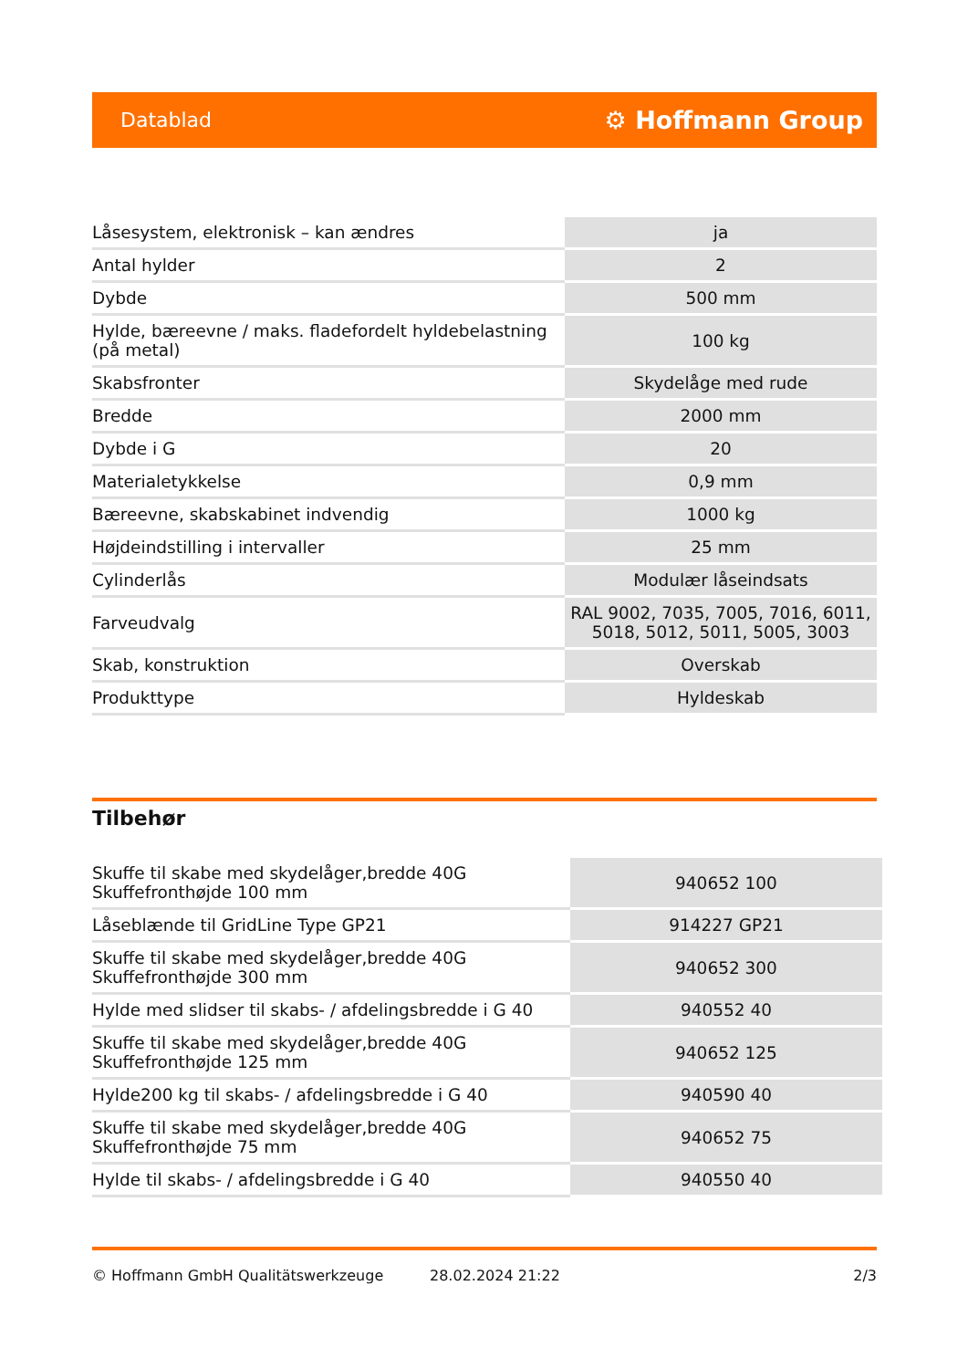Datablad ⚙ Hoffmann Group
| Låsesystem, elektronisk – kan ændres | ja |
| Antal hylder | 2 |
| Dybde | 500 mm |
| Hylde, bæreevne / maks. fladefordelt hyldebelastning (på metal) | 100 kg |
| Skabsfronter | Skydelåge med rude |
| Bredde | 2000 mm |
| Dybde i G | 20 |
| Materialetykkelse | 0,9 mm |
| Bæreevne, skabskabinet indvendig | 1000 kg |
| Højdeindstilling i intervaller | 25 mm |
| Cylinderlås | Modulær låseindsats |
| Farveudvalg | RAL 9002, 7035, 7005, 7016, 6011, 5018, 5012, 5011, 5005, 3003 |
| Skab, konstruktion | Overskab |
| Produkttype | Hyldeskab |
Tilbehør
| Skuffe til skabe med skydelåger,bredde 40G Skuffefronthøjde 100 mm | 940652 100 |
| Låseblænde til GridLine Type GP21 | 914227 GP21 |
| Skuffe til skabe med skydelåger,bredde 40G Skuffefronthøjde 300 mm | 940652 300 |
| Hylde med slidser til skabs- / afdelingsbredde i G 40 | 940552 40 |
| Skuffe til skabe med skydelåger,bredde 40G Skuffefronthøjde 125 mm | 940652 125 |
| Hylde200 kg til skabs- / afdelingsbredde i G 40 | 940590 40 |
| Skuffe til skabe med skydelåger,bredde 40G Skuffefronthøjde 75 mm | 940652 75 |
| Hylde til skabs- / afdelingsbredde i G 40 | 940550 40 |
© Hoffmann GmbH Qualitätswerkzeuge 28.02.2024 21:22 2/3